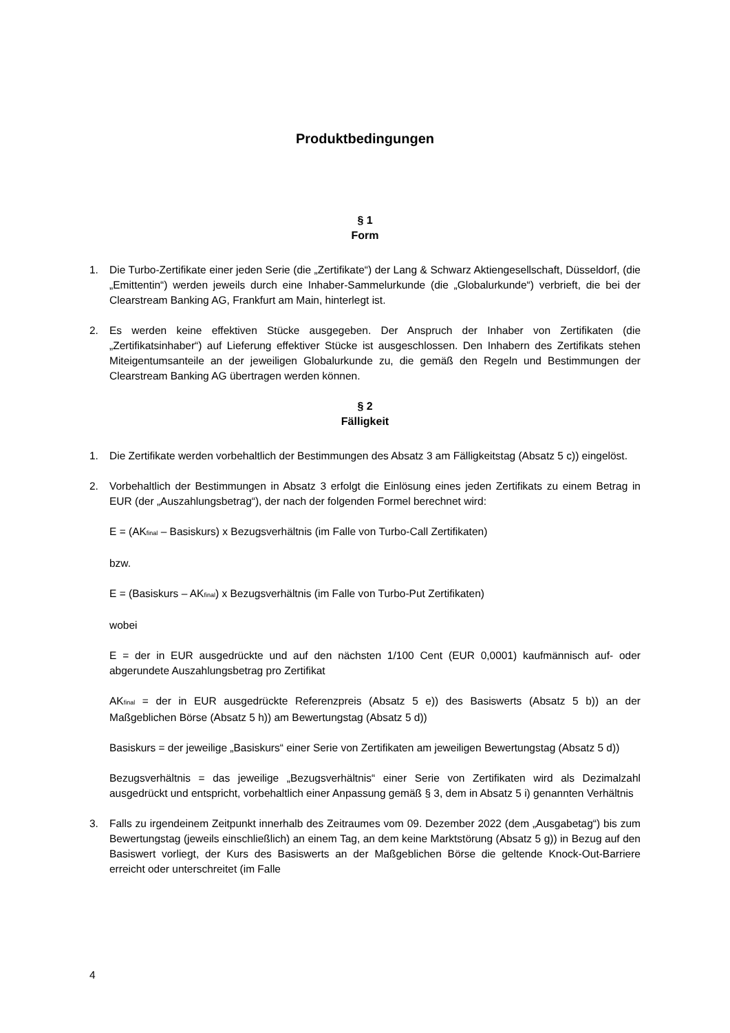Produktbedingungen
§ 1
Form
1. Die Turbo-Zertifikate einer jeden Serie (die „Zertifikate“) der Lang & Schwarz Aktiengesellschaft, Düsseldorf, (die „Emittentin“) werden jeweils durch eine Inhaber-Sammelurkunde (die „Globalurkunde“) verbrieft, die bei der Clearstream Banking AG, Frankfurt am Main, hinterlegt ist.
2. Es werden keine effektiven Stücke ausgegeben. Der Anspruch der Inhaber von Zertifikaten (die „Zertifikatsinhaber“) auf Lieferung effektiver Stücke ist ausgeschlossen. Den Inhabern des Zertifikats stehen Miteigentumsanteile an der jeweiligen Globalurkunde zu, die gemäß den Regeln und Bestimmungen der Clearstream Banking AG übertragen werden können.
§ 2
Fälligkeit
1. Die Zertifikate werden vorbehaltlich der Bestimmungen des Absatz 3 am Fälligkeitstag (Absatz 5 c)) eingelöst.
2. Vorbehaltlich der Bestimmungen in Absatz 3 erfolgt die Einlösung eines jeden Zertifikats zu einem Betrag in EUR (der „Auszahlungsbetrag“), der nach der folgenden Formel berechnet wird:
E = (AK<sub>final</sub> – Basiskurs) x Bezugsverhältnis (im Falle von Turbo-Call Zertifikaten)
bzw.
E = (Basiskurs – AK<sub>final</sub>) x Bezugsverhältnis (im Falle von Turbo-Put Zertifikaten)
wobei
E = der in EUR ausgedrückte und auf den nächsten 1/100 Cent (EUR 0,0001) kaufmännisch auf- oder abgerundete Auszahlungsbetrag pro Zertifikat
AK<sub>final</sub> = der in EUR ausgedrückte Referenzpreis (Absatz 5 e)) des Basiswerts (Absatz 5 b)) an der Maßgeblichen Börse (Absatz 5 h)) am Bewertungstag (Absatz 5 d))
Basiskurs = der jeweilige „Basiskurs“ einer Serie von Zertifikaten am jeweiligen Bewertungstag (Absatz 5 d))
Bezugsverhältnis = das jeweilige „Bezugsverhältnis“ einer Serie von Zertifikaten wird als Dezimalzahl ausgedrückt und entspricht, vorbehaltlich einer Anpassung gemäß § 3, dem in Absatz 5 i) genannten Verhältnis
3. Falls zu irgendeinem Zeitpunkt innerhalb des Zeitraumes vom 09. Dezember 2022 (dem „Ausgabetag“) bis zum Bewertungstag (jeweils einschließlich) an einem Tag, an dem keine Marktstörung (Absatz 5 g)) in Bezug auf den Basiswert vorliegt, der Kurs des Basiswerts an der Maßgeblichen Börse die geltende Knock-Out-Barriere erreicht oder unterschreitet (im Falle
4